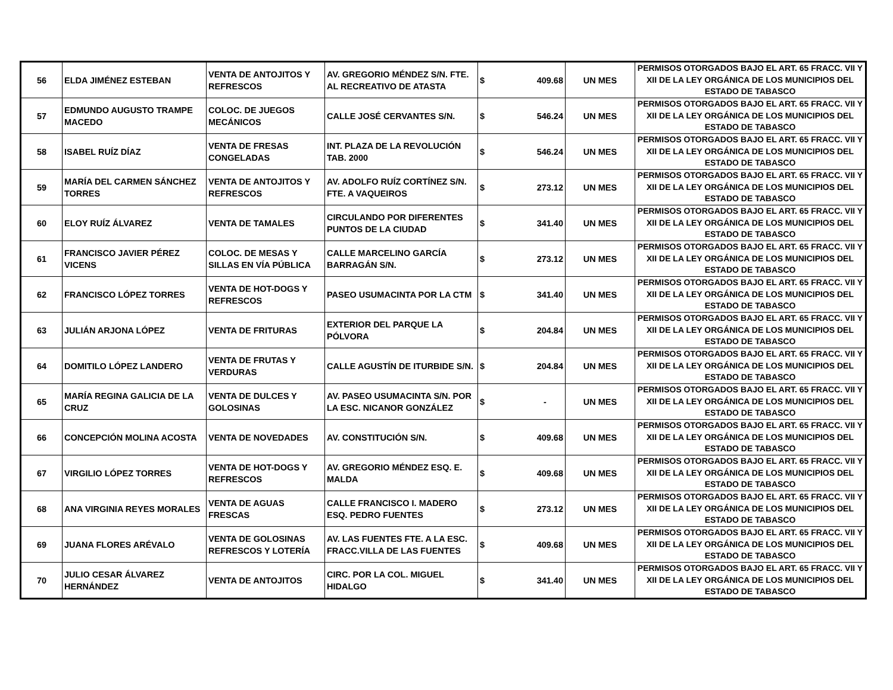| 56 | ELDA JIMÉNEZ ESTEBAN | VENTA DE ANTOJITOS Y REFRESCOS | AV. GREGORIO MÉNDEZ S/N. FTE. AL RECREATIVO DE ATASTA | $ 409.68 | UN MES | PERMISOS OTORGADOS BAJO EL ART. 65 FRACC. VII Y XII DE LA LEY ORGÁNICA DE LOS MUNICIPIOS DEL ESTADO DE TABASCO |
| 57 | EDMUNDO AUGUSTO TRAMPE MACEDO | COLOC. DE JUEGOS MECÁNICOS | CALLE JOSÉ CERVANTES S/N. | $ 546.24 | UN MES | PERMISOS OTORGADOS BAJO EL ART. 65 FRACC. VII Y XII DE LA LEY ORGÁNICA DE LOS MUNICIPIOS DEL ESTADO DE TABASCO |
| 58 | ISABEL RUÍZ DÍAZ | VENTA DE FRESAS CONGELADAS | INT. PLAZA DE LA REVOLUCIÓN TAB. 2000 | $ 546.24 | UN MES | PERMISOS OTORGADOS BAJO EL ART. 65 FRACC. VII Y XII DE LA LEY ORGÁNICA DE LOS MUNICIPIOS DEL ESTADO DE TABASCO |
| 59 | MARÍA DEL CARMEN SÁNCHEZ TORRES | VENTA DE ANTOJITOS Y REFRESCOS | AV. ADOLFO RUÍZ CORTÍNEZ S/N. FTE. A VAQUEIROS | $ 273.12 | UN MES | PERMISOS OTORGADOS BAJO EL ART. 65 FRACC. VII Y XII DE LA LEY ORGÁNICA DE LOS MUNICIPIOS DEL ESTADO DE TABASCO |
| 60 | ELOY RUÍZ ÁLVAREZ | VENTA DE TAMALES | CIRCULANDO POR DIFERENTES PUNTOS DE LA CIUDAD | $ 341.40 | UN MES | PERMISOS OTORGADOS BAJO EL ART. 65 FRACC. VII Y XII DE LA LEY ORGÁNICA DE LOS MUNICIPIOS DEL ESTADO DE TABASCO |
| 61 | FRANCISCO JAVIER PÉREZ VICENS | COLOC. DE MESAS Y SILLAS EN VÍA PÚBLICA | CALLE MARCELINO GARCÍA BARRAGÁN S/N. | $ 273.12 | UN MES | PERMISOS OTORGADOS BAJO EL ART. 65 FRACC. VII Y XII DE LA LEY ORGÁNICA DE LOS MUNICIPIOS DEL ESTADO DE TABASCO |
| 62 | FRANCISCO LÓPEZ TORRES | VENTA DE HOT-DOGS Y REFRESCOS | PASEO USUMACINTA POR LA CTM | $ 341.40 | UN MES | PERMISOS OTORGADOS BAJO EL ART. 65 FRACC. VII Y XII DE LA LEY ORGÁNICA DE LOS MUNICIPIOS DEL ESTADO DE TABASCO |
| 63 | JULIÁN ARJONA LÓPEZ | VENTA DE FRITURAS | EXTERIOR DEL PARQUE LA PÓLVORA | $ 204.84 | UN MES | PERMISOS OTORGADOS BAJO EL ART. 65 FRACC. VII Y XII DE LA LEY ORGÁNICA DE LOS MUNICIPIOS DEL ESTADO DE TABASCO |
| 64 | DOMITILO LÓPEZ LANDERO | VENTA DE FRUTAS Y VERDURAS | CALLE AGUSTÍN DE ITURBIDE S/N. | $ 204.84 | UN MES | PERMISOS OTORGADOS BAJO EL ART. 65 FRACC. VII Y XII DE LA LEY ORGÁNICA DE LOS MUNICIPIOS DEL ESTADO DE TABASCO |
| 65 | MARÍA REGINA GALICIA DE LA CRUZ | VENTA DE DULCES Y GOLOSINAS | AV. PASEO USUMACINTA S/N. POR LA ESC. NICANOR GONZÁLEZ | $ - | UN MES | PERMISOS OTORGADOS BAJO EL ART. 65 FRACC. VII Y XII DE LA LEY ORGÁNICA DE LOS MUNICIPIOS DEL ESTADO DE TABASCO |
| 66 | CONCEPCIÓN MOLINA ACOSTA | VENTA DE NOVEDADES | AV. CONSTITUCIÓN S/N. | $ 409.68 | UN MES | PERMISOS OTORGADOS BAJO EL ART. 65 FRACC. VII Y XII DE LA LEY ORGÁNICA DE LOS MUNICIPIOS DEL ESTADO DE TABASCO |
| 67 | VIRGILIO LÓPEZ TORRES | VENTA DE HOT-DOGS Y REFRESCOS | AV. GREGORIO MÉNDEZ ESQ. E. MALDA | $ 409.68 | UN MES | PERMISOS OTORGADOS BAJO EL ART. 65 FRACC. VII Y XII DE LA LEY ORGÁNICA DE LOS MUNICIPIOS DEL ESTADO DE TABASCO |
| 68 | ANA VIRGINIA REYES MORALES | VENTA DE AGUAS FRESCAS | CALLE FRANCISCO I. MADERO ESQ. PEDRO FUENTES | $ 273.12 | UN MES | PERMISOS OTORGADOS BAJO EL ART. 65 FRACC. VII Y XII DE LA LEY ORGÁNICA DE LOS MUNICIPIOS DEL ESTADO DE TABASCO |
| 69 | JUANA FLORES ARÉVALO | VENTA DE GOLOSINAS REFRESCOS Y LOTERÍA | AV. LAS FUENTES FTE. A LA ESC. FRACC.VILLA DE LAS FUENTES | $ 409.68 | UN MES | PERMISOS OTORGADOS BAJO EL ART. 65 FRACC. VII Y XII DE LA LEY ORGÁNICA DE LOS MUNICIPIOS DEL ESTADO DE TABASCO |
| 70 | JULIO CESAR ÁLVAREZ HERNÁNDEZ | VENTA DE ANTOJITOS | CIRC. POR LA COL. MIGUEL HIDALGO | $ 341.40 | UN MES | PERMISOS OTORGADOS BAJO EL ART. 65 FRACC. VII Y XII DE LA LEY ORGÁNICA DE LOS MUNICIPIOS DEL ESTADO DE TABASCO |